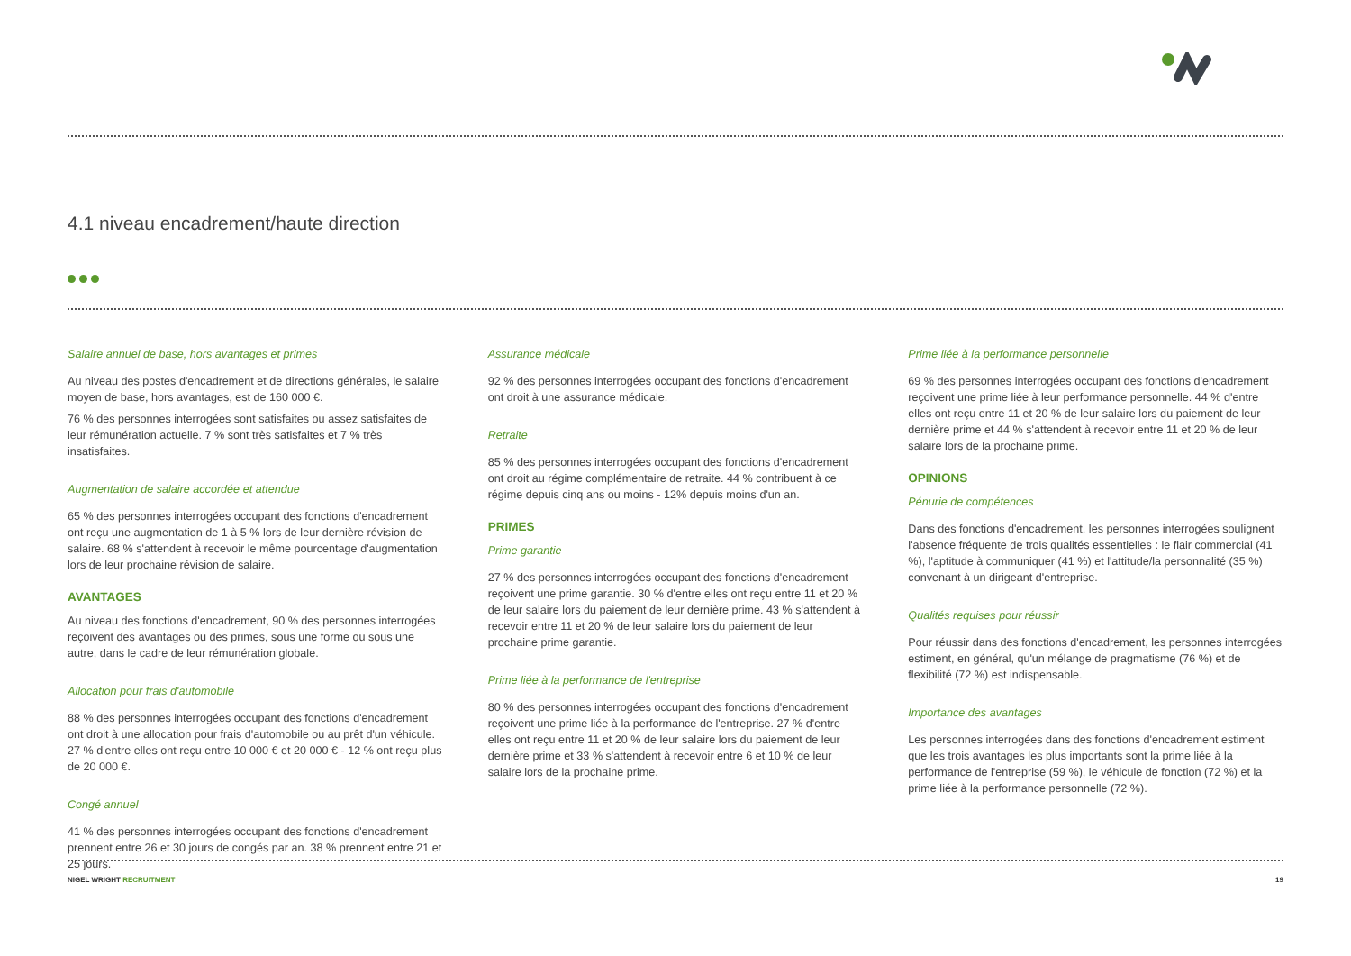4.1 niveau encadrement/haute direction
Salaire annuel de base, hors avantages et primes
Au niveau des postes d'encadrement et de directions générales, le salaire moyen de base, hors avantages, est de 160 000 €.
76 % des personnes interrogées sont satisfaites ou assez satisfaites de leur rémunération actuelle. 7 % sont très satisfaites et 7 % très insatisfaites.
Augmentation de salaire accordée et attendue
65 % des personnes interrogées occupant des fonctions d'encadrement ont reçu une augmentation de 1 à 5 % lors de leur dernière révision de salaire. 68 % s'attendent à recevoir le même pourcentage d'augmentation lors de leur prochaine révision de salaire.
AVANTAGES
Au niveau des fonctions d'encadrement, 90 % des personnes interrogées reçoivent des avantages ou des primes, sous une forme ou sous une autre, dans le cadre de leur rémunération globale.
Allocation pour frais d'automobile
88 % des personnes interrogées occupant des fonctions d'encadrement ont droit à une allocation pour frais d'automobile ou au prêt d'un véhicule. 27 % d'entre elles ont reçu entre 10 000 € et 20 000 € - 12 % ont reçu plus de 20 000 €.
Congé annuel
41 % des personnes interrogées occupant des fonctions d'encadrement prennent entre 26 et 30 jours de congés par an. 38 % prennent entre 21 et 25 jours.
Assurance médicale
92 % des personnes interrogées occupant des fonctions d'encadrement ont droit à une assurance médicale.
Retraite
85 % des personnes interrogées occupant des fonctions d'encadrement ont droit au régime complémentaire de retraite. 44 % contribuent à ce régime depuis cinq ans ou moins - 12% depuis moins d'un an.
PRIMES
Prime garantie
27 % des personnes interrogées occupant des fonctions d'encadrement reçoivent une prime garantie. 30 % d'entre elles ont reçu entre 11 et 20 % de leur salaire lors du paiement de leur dernière prime. 43 % s'attendent à recevoir entre 11 et 20 % de leur salaire lors du paiement de leur prochaine prime garantie.
Prime liée à la performance de l'entreprise
80 % des personnes interrogées occupant des fonctions d'encadrement reçoivent une prime liée à la performance de l'entreprise. 27 % d'entre elles ont reçu entre 11 et 20 % de leur salaire lors du paiement de leur dernière prime et 33 % s'attendent à recevoir entre 6 et 10 % de leur salaire lors de la prochaine prime.
Prime liée à la performance personnelle
69 % des personnes interrogées occupant des fonctions d'encadrement reçoivent une prime liée à leur performance personnelle. 44 % d'entre elles ont reçu entre 11 et 20 % de leur salaire lors du paiement de leur dernière prime et 44 % s'attendent à recevoir entre 11 et 20 % de leur salaire lors de la prochaine prime.
OPINIONS
Pénurie de compétences
Dans des fonctions d'encadrement, les personnes interrogées soulignent l'absence fréquente de trois qualités essentielles : le flair commercial (41 %), l'aptitude à communiquer (41 %) et l'attitude/la personnalité (35 %) convenant à un dirigeant d'entreprise.
Qualités requises pour réussir
Pour réussir dans des fonctions d'encadrement, les personnes interrogées estiment, en général, qu'un mélange de pragmatisme (76 %) et de flexibilité (72 %) est indispensable.
Importance des avantages
Les personnes interrogées dans des fonctions d'encadrement estiment que les trois avantages les plus importants sont la prime liée à la performance de l'entreprise (59 %), le véhicule de fonction (72 %) et la prime liée à la performance personnelle (72 %).
NIGEL WRIGHT RECRUITMENT 19